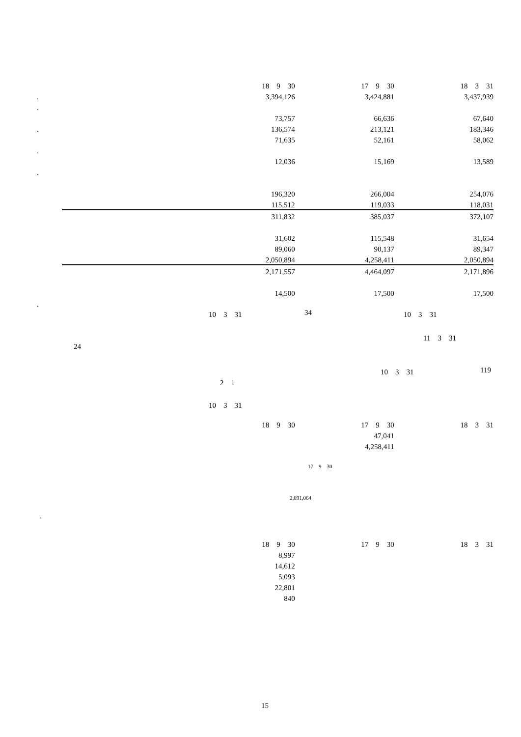| | 18 9 30 | 17 9 30 | 18 3 31 |
| . | 3,394,126 | 3,424,881 | 3,437,939 |
| . | | | |
| | 73,757 | 66,636 | 67,640 |
| . | 136,574 | 213,121 | 183,346 |
| | 71,635 | 52,161 | 58,062 |
| . | | | |
| | 12,036 | 15,169 | 13,589 |
| . | | | |
| | 196,320 | 266,004 | 254,076 |
| | 115,512 | 119,033 | 118,031 |
| | 311,832 | 385,037 | 372,107 |
| | 31,602 | 115,548 | 31,654 |
| | 89,060 | 90,137 | 89,347 |
| | 2,050,894 | 4,258,411 | 2,050,894 |
| | 2,171,557 | 4,464,097 | 2,171,896 |
| | 14,500 | 17,500 | 17,500 |
| . | | | |
10　3　31 34 10　3　31
11　3　31
24
10　3　31 119
2　1
10　3　31
| | 18 9 30 | 17 9 30 | 18 3 31 |
| | | 47,041 | |
| | | 4,258,411 | |
17　9　30
2,091,064
.
| | 18 9 30 | 17 9 30 | 18 3 31 |
| | 8,997 | | |
| | 14,612 | | |
| | 5,093 | | |
| | 22,801 | | |
| | 840 | | |
15